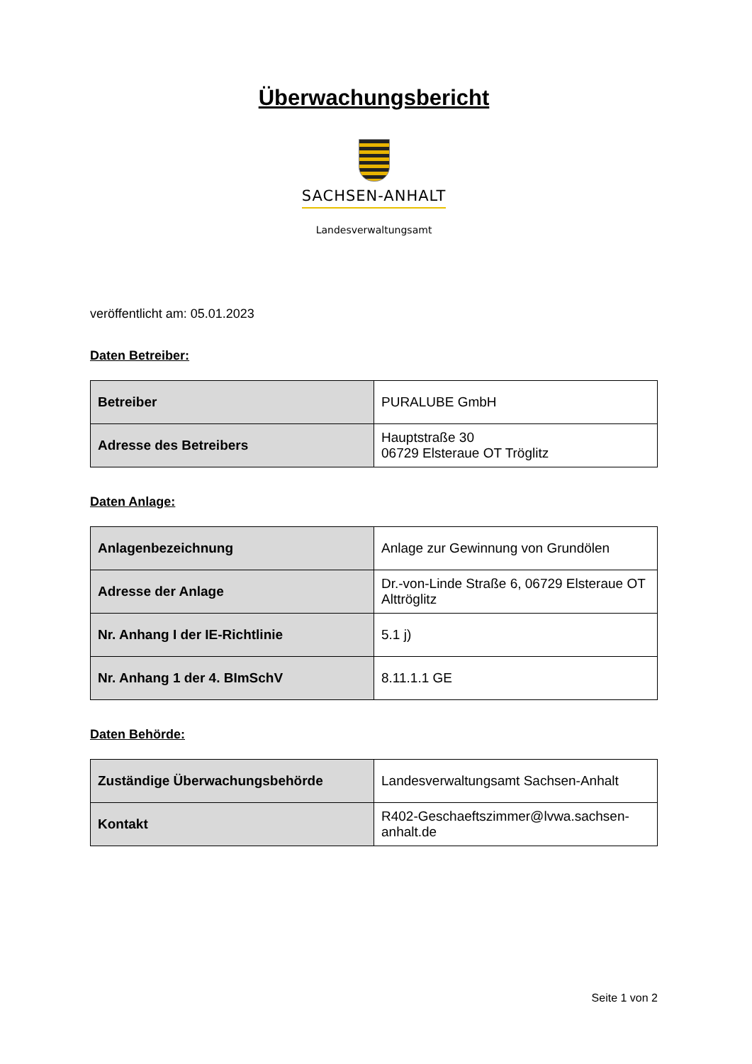Überwachungsbericht
SACHSEN-ANHALT
Landesverwaltungsamt
veröffentlicht am: 05.01.2023
Daten Betreiber:
| Betreiber | PURALUBE GmbH |
| Adresse des Betreibers | Hauptstraße 30 06729 Elsteraue OT Tröglitz |
Daten Anlage:
| Anlagenbezeichnung | Anlage zur Gewinnung von Grundölen |
| Adresse der Anlage | Dr.-von-Linde Straße 6, 06729 Elsteraue OT Alttröglitz |
| Nr. Anhang I der IE-Richtlinie | 5.1 j) |
| Nr. Anhang 1 der 4. BImSchV | 8.11.1.1 GE |
Daten Behörde:
| Zuständige Überwachungsbehörde | Landesverwaltungsamt Sachsen-Anhalt |
| Kontakt | R402-Geschaeftszimmer@lvwa.sachsen-anhalt.de |
Seite 1 von 2